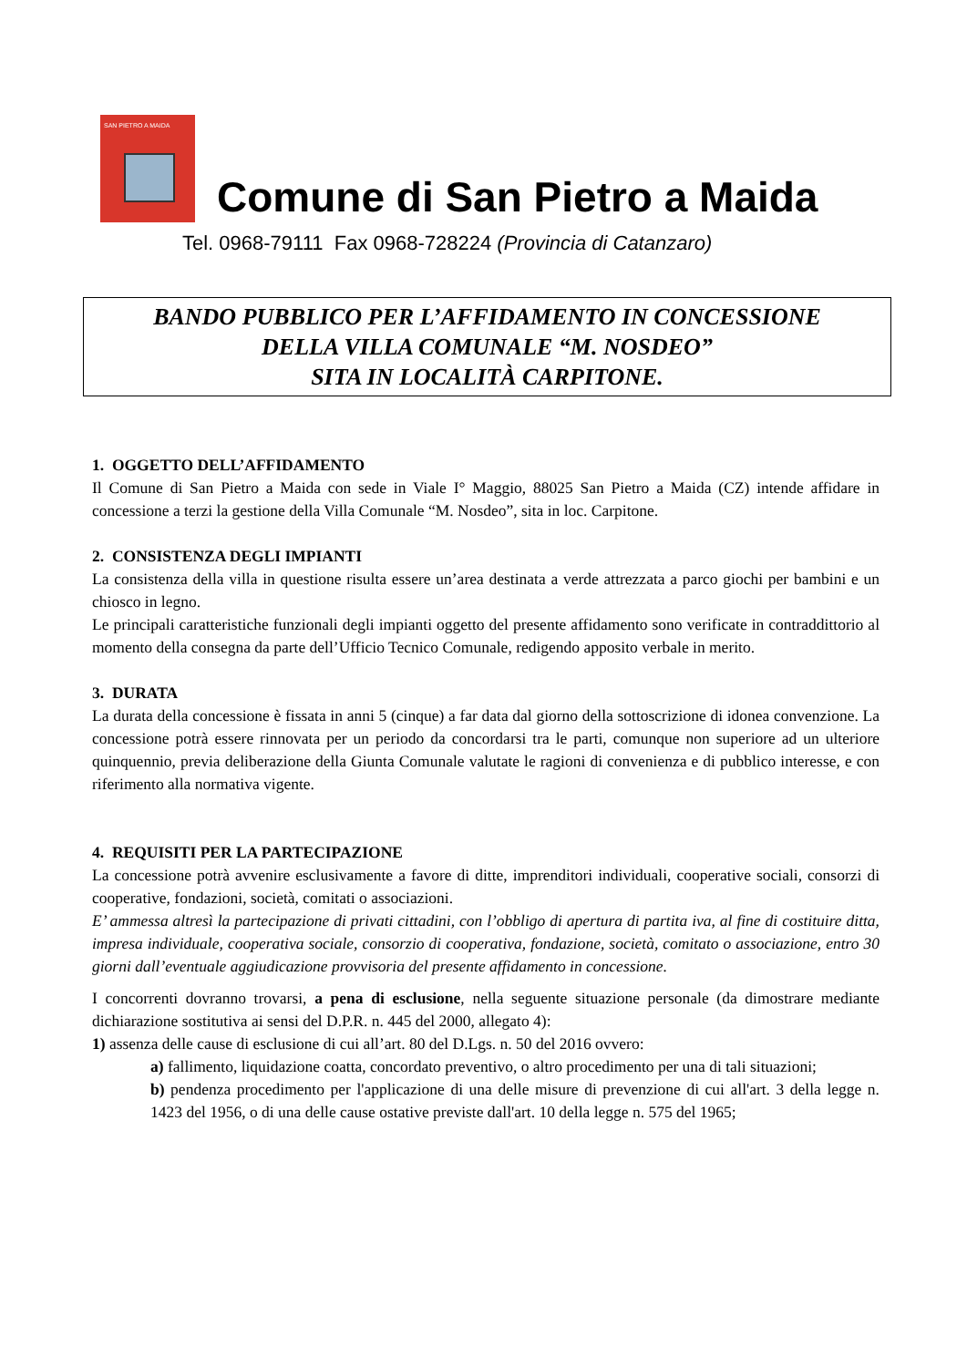SAN PIETRO A MAIDA
Comune di San Pietro a Maida
Tel. 0968-79111 Fax 0968-728224 (Provincia di Catanzaro)
BANDO PUBBLICO PER L’AFFIDAMENTO IN CONCESSIONE
DELLA VILLA COMUNALE “M. NOSDEO”
SITA IN LOCALITÀ CARPITONE.
1. OGGETTO DELL’AFFIDAMENTO
Il Comune di San Pietro a Maida con sede in Viale I° Maggio, 88025 San Pietro a Maida (CZ) intende affidare in concessione a terzi la gestione della Villa Comunale “M. Nosdeo”, sita in loc. Carpitone.
2. CONSISTENZA DEGLI IMPIANTI
La consistenza della villa in questione risulta essere un’area destinata a verde attrezzata a parco giochi per bambini e un chiosco in legno.
Le principali caratteristiche funzionali degli impianti oggetto del presente affidamento sono verificate in contraddittorio al momento della consegna da parte dell’Ufficio Tecnico Comunale, redigendo apposito verbale in merito.
3. DURATA
La durata della concessione è fissata in anni 5 (cinque) a far data dal giorno della sottoscrizione di idonea convenzione. La concessione potrà essere rinnovata per un periodo da concordarsi tra le parti, comunque non superiore ad un ulteriore quinquennio, previa deliberazione della Giunta Comunale valutate le ragioni di convenienza e di pubblico interesse, e con riferimento alla normativa vigente.
4. REQUISITI PER LA PARTECIPAZIONE
La concessione potrà avvenire esclusivamente a favore di ditte, imprenditori individuali, cooperative sociali, consorzi di cooperative, fondazioni, società, comitati o associazioni.
E’ ammessa altresì la partecipazione di privati cittadini, con l’obbligo di apertura di partita iva, al fine di costituire ditta, impresa individuale, cooperativa sociale, consorzio di cooperativa, fondazione, società, comitato o associazione, entro 30 giorni dall’eventuale aggiudicazione provvisoria del presente affidamento in concessione.
I concorrenti dovranno trovarsi, a pena di esclusione, nella seguente situazione personale (da dimostrare mediante dichiarazione sostitutiva ai sensi del D.P.R. n. 445 del 2000, allegato 4):
1) assenza delle cause di esclusione di cui all’art. 80 del D.Lgs. n. 50 del 2016 ovvero:
a) fallimento, liquidazione coatta, concordato preventivo, o altro procedimento per una di tali situazioni;
b) pendenza procedimento per l'applicazione di una delle misure di prevenzione di cui all'art. 3 della legge n. 1423 del 1956, o di una delle cause ostative previste dall'art. 10 della legge n. 575 del 1965;